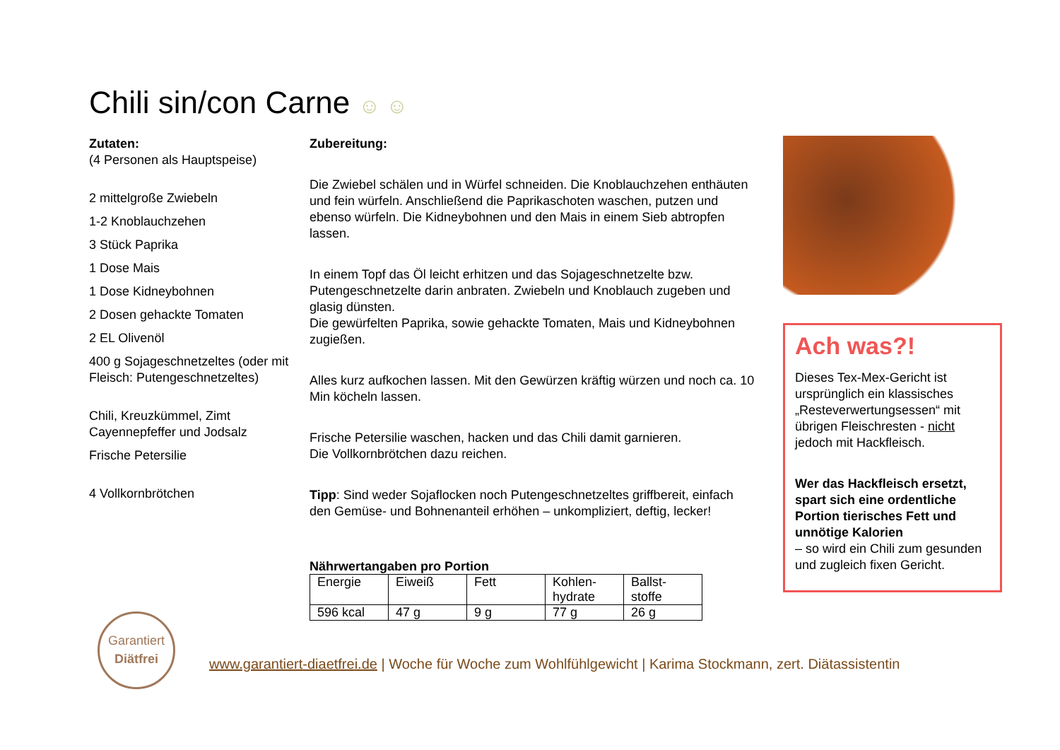Chili sin/con Carne ☺ ☺
Zutaten:
(4 Personen als Hauptspeise)
2 mittelgroße Zwiebeln
1-2 Knoblauchzehen
3 Stück Paprika
1 Dose Mais
1 Dose Kidneybohnen
2 Dosen gehackte Tomaten
2 EL Olivenöl
400 g Sojageschnetzeltes (oder mit Fleisch: Putengeschnetzeltes)
Chili, Kreuzkümmel, Zimt
Cayennepfeffer und Jodsalz
Frische Petersilie
4 Vollkornbrötchen
Zubereitung:
Die Zwiebel schälen und in Würfel schneiden. Die Knoblauchzehen enthäuten und fein würfeln. Anschließend die Paprikaschoten waschen, putzen und ebenso würfeln. Die Kidneybohnen und den Mais in einem Sieb abtropfen lassen.
In einem Topf das Öl leicht erhitzen und das Sojageschnetzelte bzw. Putengeschnetzelte darin anbraten. Zwiebeln und Knoblauch zugeben und glasig dünsten.
Die gewürfelten Paprika, sowie gehackte Tomaten, Mais und Kidneybohnen zugießen.
Alles kurz aufkochen lassen. Mit den Gewürzen kräftig würzen und noch ca. 10 Min köcheln lassen.
Frische Petersilie waschen, hacken und das Chili damit garnieren.
Die Vollkornbrötchen dazu reichen.
Tipp: Sind weder Sojaflocken noch Putengeschnetzeltes griffbereit, einfach den Gemüse- und Bohnenanteil erhöhen – unkompliziert, deftig, lecker!
Nährwertangaben pro Portion
| Energie | Eiweiß | Fett | Kohlen- hydrate | Ballst- stoffe |
| 596 kcal | 47 g | 9 g | 77 g | 26 g |
Ach was?!
Dieses Tex-Mex-Gericht ist ursprünglich ein klassisches „Resteverwertungsessen“ mit übrigen Fleischresten - nicht jedoch mit Hackfleisch.
Wer das Hackfleisch ersetzt, spart sich eine ordentliche Portion tierisches Fett und unnötige Kalorien
– so wird ein Chili zum gesunden und zugleich fixen Gericht.
Garantiert
Diätfrei
www.garantiert-diaetfrei.de | Woche für Woche zum Wohlfühlgewicht | Karima Stockmann, zert. Diätassistentin